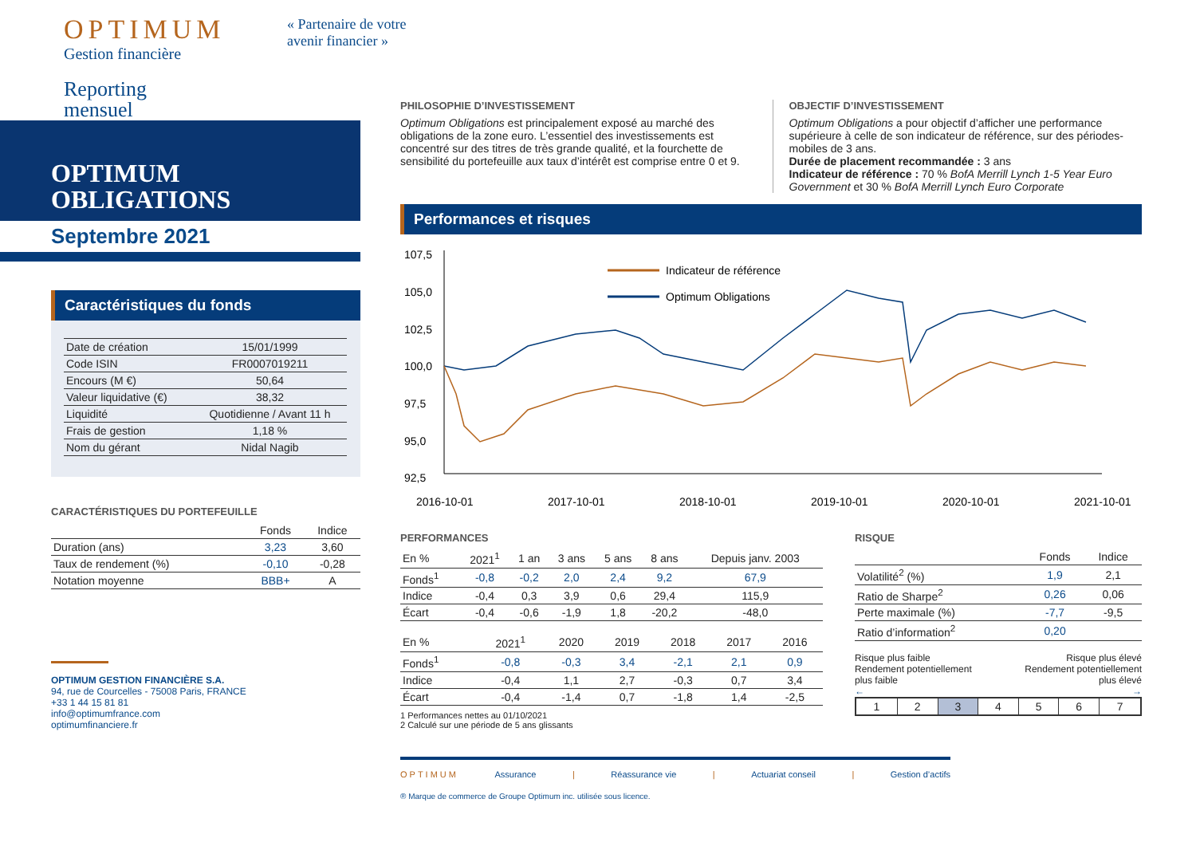OPTIMUM
Gestion financière
Reporting
mensuel
OPTIMUM
OBLIGATIONS
Septembre 2021
Caractéristiques du fonds
| Date de création | 15/01/1999 |
| Code ISIN | FR0007019211 |
| Encours (M €) | 50,64 |
| Valeur liquidative (€) | 38,32 |
| Liquidité | Quotidienne / Avant 11 h |
| Frais de gestion | 1,18 % |
| Nom du gérant | Nidal Nagib |
CARACTÉRISTIQUES DU PORTEFEUILLE
| | Fonds | Indice |
| --- | --- | --- |
| Duration (ans) | 3,23 | 3,60 |
| Taux de rendement (%) | -0,10 | -0,28 |
| Notation moyenne | BBB+ | A |
OPTIMUM GESTION FINANCIÈRE S.A.
94, rue de Courcelles - 75008 Paris, FRANCE
+33 1 44 15 81 81
info@optimumfrance.com
optimumfinanciere.fr
« Partenaire de votre
avenir financier »
PHILOSOPHIE D’INVESTISSEMENT
Optimum Obligations est principalement exposé au marché des obligations de la zone euro. L’essentiel des investissements est concentré sur des titres de très grande qualité, et la fourchette de sensibilité du portefeuille aux taux d’intérêt est comprise entre 0 et 9.
OBJECTIF D’INVESTISSEMENT
Optimum Obligations a pour objectif d’afficher une performance supérieure à celle de son indicateur de référence, sur des périodes-mobiles de 3 ans.
Durée de placement recommandée : 3 ans
Indicateur de référence : 70 % BofA Merrill Lynch 1-5 Year Euro Government et 30 % BofA Merrill Lynch Euro Corporate
Performances et risques
107,5
105,0
102,5
100,0
97,5
95,0
92,5
2016-10-01
2017-10-01
2018-10-01
2019-10-01
2020-10-01
2021-10-01
Indicateur de référence
Optimum Obligations
PERFORMANCES
| En % | 2021<sup>1</sup> | 1 an | 3 ans | 5 ans | 8 ans | Depuis janv. 2003 |
| --- | --- | --- | --- | --- | --- | --- |
| Fonds<sup>1</sup> | -0,8 | -0,2 | 2,0 | 2,4 | 9,2 | 67,9 |
| Indice | -0,4 | 0,3 | 3,9 | 0,6 | 29,4 | 115,9 |
| Écart | -0,4 | -0,6 | -1,9 | 1,8 | -20,2 | -48,0 |
| En % | 2021<sup>1</sup> | 2020 | 2019 | 2018 | 2017 | 2016 |
| --- | --- | --- | --- | --- | --- | --- |
| Fonds<sup>1</sup> | -0,8 | -0,3 | 3,4 | -2,1 | 2,1 | 0,9 |
| Indice | -0,4 | 1,1 | 2,7 | -0,3 | 0,7 | 3,4 |
| Écart | -0,4 | -1,4 | 0,7 | -1,8 | 1,4 | -2,5 |
1 Performances nettes au 01/10/2021
2 Calculé sur une période de 5 ans glissants
RISQUE
| | Fonds | Indice |
| --- | --- | --- |
| Volatilité<sup>2</sup> (%) | 1,9 | 2,1 |
| Ratio de Sharpe<sup>2</sup> | 0,26 | 0,06 |
| Perte maximale (%) | -7,7 | -9,5 |
| Ratio d’information<sup>2</sup> | 0,20 | |
Risque plus faible
Rendement potentiellement
plus faible
←
Risque plus élevé
Rendement potentiellement
plus élevé
→
| 1 | 2 | 3 | 4 | 5 | 6 | 7 |
OPTIMUM Assurance | Réassurance vie | Actuariat conseil | Gestion d’actifs
® Marque de commerce de Groupe Optimum inc. utilisée sous licence.